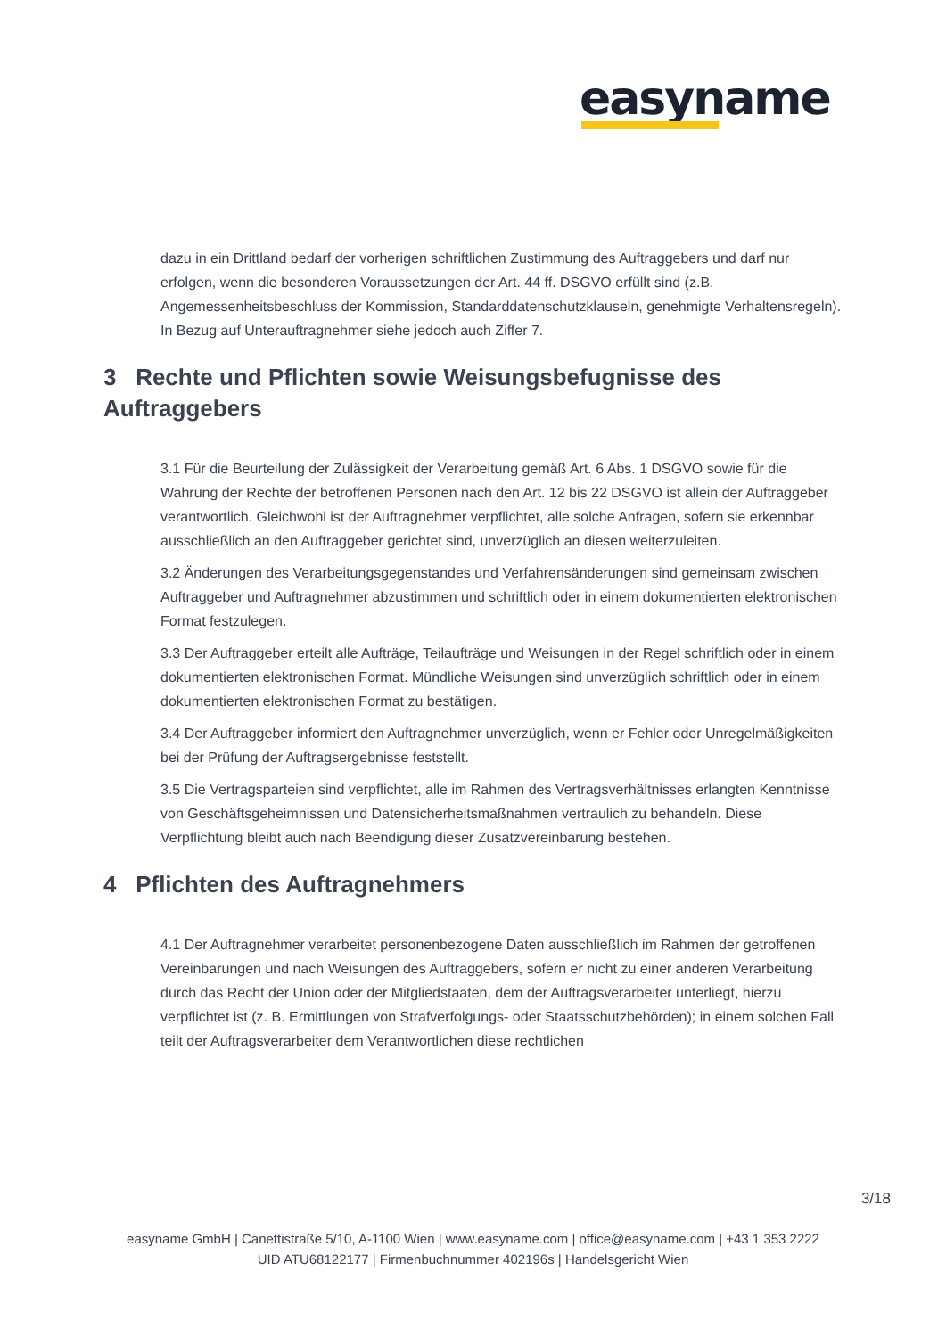easyname
dazu in ein Drittland bedarf der vorherigen schriftlichen Zustimmung des Auftraggebers und darf nur erfolgen, wenn die besonderen Voraussetzungen der Art. 44 ff. DSGVO erfüllt sind (z.B. Angemessenheitsbeschluss der Kommission, Standarddatenschutzklauseln, genehmigte Verhaltensregeln). In Bezug auf Unterauftragnehmer siehe jedoch auch Ziffer 7.
3 Rechte und Pflichten sowie Weisungsbefugnisse des Auftraggebers
3.1 Für die Beurteilung der Zulässigkeit der Verarbeitung gemäß Art. 6 Abs. 1 DSGVO sowie für die Wahrung der Rechte der betroffenen Personen nach den Art. 12 bis 22 DSGVO ist allein der Auftraggeber verantwortlich. Gleichwohl ist der Auftragnehmer verpflichtet, alle solche Anfragen, sofern sie erkennbar ausschließlich an den Auftraggeber gerichtet sind, unverzüglich an diesen weiterzuleiten.
3.2 Änderungen des Verarbeitungsgegenstandes und Verfahrensänderungen sind gemeinsam zwischen Auftraggeber und Auftragnehmer abzustimmen und schriftlich oder in einem dokumentierten elektronischen Format festzulegen.
3.3 Der Auftraggeber erteilt alle Aufträge, Teilaufträge und Weisungen in der Regel schriftlich oder in einem dokumentierten elektronischen Format. Mündliche Weisungen sind unverzüglich schriftlich oder in einem dokumentierten elektronischen Format zu bestätigen.
3.4 Der Auftraggeber informiert den Auftragnehmer unverzüglich, wenn er Fehler oder Unregelmäßigkeiten bei der Prüfung der Auftragsergebnisse feststellt.
3.5 Die Vertragsparteien sind verpflichtet, alle im Rahmen des Vertragsverhältnisses erlangten Kenntnisse von Geschäftsgeheimnissen und Datensicherheitsmaßnahmen vertraulich zu behandeln. Diese Verpflichtung bleibt auch nach Beendigung dieser Zusatzvereinbarung bestehen.
4 Pflichten des Auftragnehmers
4.1 Der Auftragnehmer verarbeitet personenbezogene Daten ausschließlich im Rahmen der getroffenen Vereinbarungen und nach Weisungen des Auftraggebers, sofern er nicht zu einer anderen Verarbeitung durch das Recht der Union oder der Mitgliedstaaten, dem der Auftragsverarbeiter unterliegt, hierzu verpflichtet ist (z. B. Ermittlungen von Strafverfolgungs- oder Staatsschutzbehörden); in einem solchen Fall teilt der Auftragsverarbeiter dem Verantwortlichen diese rechtlichen
3/18
easyname GmbH | Canettistraße 5/10, A-1100 Wien | www.easyname.com | office@easyname.com | +43 1 353 2222
UID ATU68122177 | Firmenbuchnummer 402196s | Handelsgericht Wien